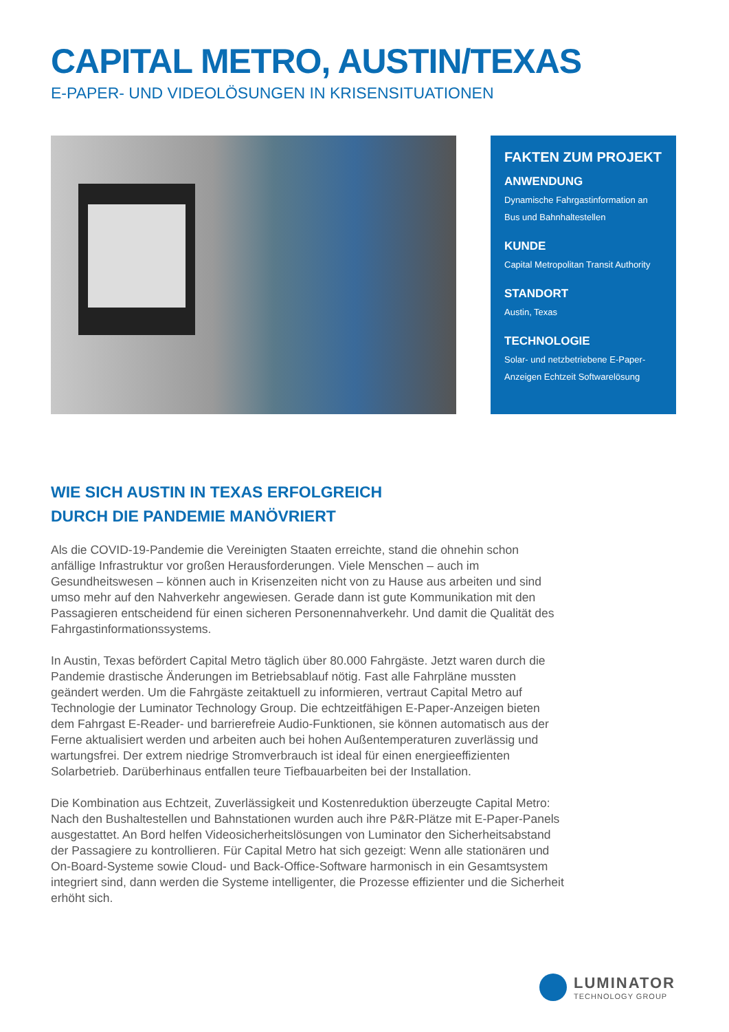CAPITAL METRO, AUSTIN/TEXAS
E-PAPER- UND VIDEOLÖSUNGEN IN KRISENSITUATIONEN
FAKTEN ZUM PROJEKT
ANWENDUNG
Dynamische Fahrgastinformation an Bus und Bahnhaltestellen
KUNDE
Capital Metropolitan Transit Authority
STANDORT
Austin, Texas
TECHNOLOGIE
Solar- und netzbetriebene E-Paper-Anzeigen Echtzeit Softwarelösung
WIE SICH AUSTIN IN TEXAS ERFOLGREICH
DURCH DIE PANDEMIE MANÖVRIERT
Als die COVID-19-Pandemie die Vereinigten Staaten erreichte, stand die ohnehin schon anfällige Infrastruktur vor großen Herausforderungen. Viele Menschen – auch im Gesundheitswesen – können auch in Krisenzeiten nicht von zu Hause aus arbeiten und sind umso mehr auf den Nahverkehr angewiesen. Gerade dann ist gute Kommunikation mit den Passagieren entscheidend für einen sicheren Personennahverkehr. Und damit die Qualität des Fahrgastinformationssystems.
In Austin, Texas befördert Capital Metro täglich über 80.000 Fahrgäste. Jetzt waren durch die Pandemie drastische Änderungen im Betriebsablauf nötig. Fast alle Fahrpläne mussten geändert werden. Um die Fahrgäste zeitaktuell zu informieren, vertraut Capital Metro auf Technologie der Luminator Technology Group. Die echtzeitfähigen E-Paper-Anzeigen bieten dem Fahrgast E-Reader- und barrierefreie Audio-Funktionen, sie können automatisch aus der Ferne aktualisiert werden und arbeiten auch bei hohen Außentemperaturen zuverlässig und wartungsfrei. Der extrem niedrige Stromverbrauch ist ideal für einen energieeffizienten Solarbetrieb. Darüberhinaus entfallen teure Tiefbauarbeiten bei der Installation.
Die Kombination aus Echtzeit, Zuverlässigkeit und Kostenreduktion überzeugte Capital Metro: Nach den Bushaltestellen und Bahnstationen wurden auch ihre P&R-Plätze mit E-Paper-Panels ausgestattet. An Bord helfen Videosicherheitslösungen von Luminator den Sicherheitsabstand der Passagiere zu kontrollieren. Für Capital Metro hat sich gezeigt: Wenn alle stationären und On-Board-Systeme sowie Cloud- und Back-Office-Software harmonisch in ein Gesamtsystem integriert sind, dann werden die Systeme intelligenter, die Prozesse effizienter und die Sicherheit erhöht sich.
LUMINATOR
TECHNOLOGY GROUP